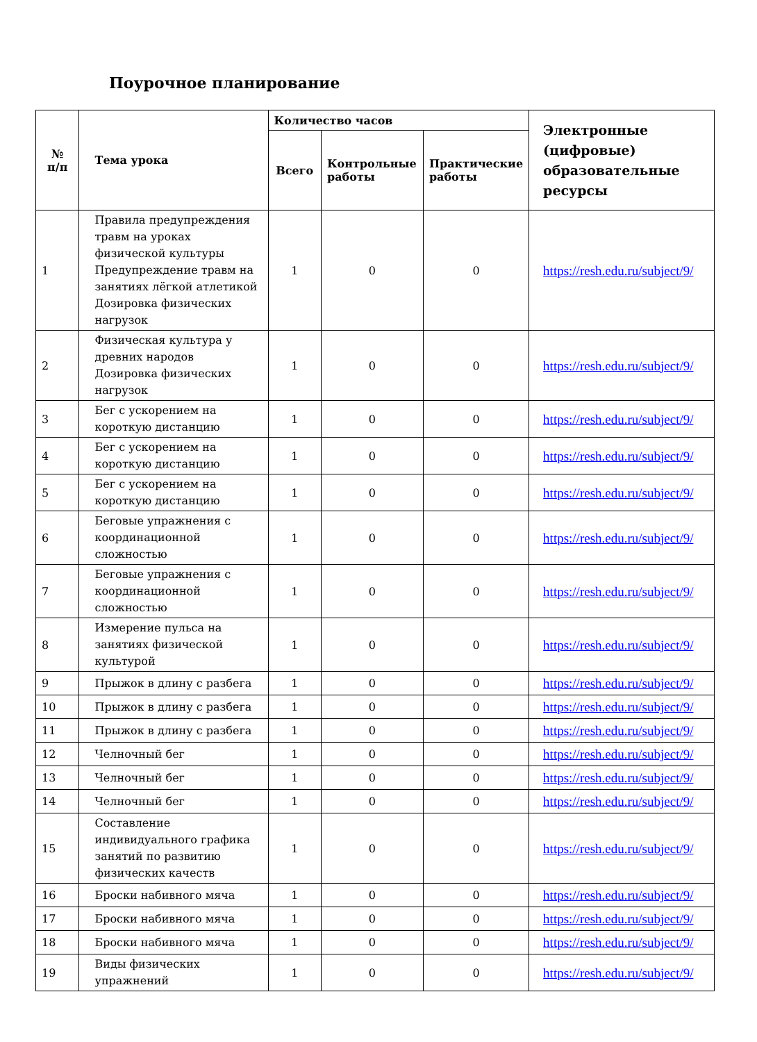Поурочное планирование
| № п/п | Тема урока | Количество часов | | | Электронные (цифровые) образовательные ресурсы |
| --- | --- | --- | --- | --- | --- |
| | | Всего | Контрольные работы | Практические работы | |
| 1 | Правила предупреждения травм на уроках физической культуры Предупреждение травм на занятиях лёгкой атлетикой Дозировка физических нагрузок | 1 | 0 | 0 | https://resh.edu.ru/subject/9/ |
| 2 | Физическая культура у древних народов Дозировка физических нагрузок | 1 | 0 | 0 | https://resh.edu.ru/subject/9/ |
| 3 | Бег с ускорением на короткую дистанцию | 1 | 0 | 0 | https://resh.edu.ru/subject/9/ |
| 4 | Бег с ускорением на короткую дистанцию | 1 | 0 | 0 | https://resh.edu.ru/subject/9/ |
| 5 | Бег с ускорением на короткую дистанцию | 1 | 0 | 0 | https://resh.edu.ru/subject/9/ |
| 6 | Беговые упражнения с координационной сложностью | 1 | 0 | 0 | https://resh.edu.ru/subject/9/ |
| 7 | Беговые упражнения с координационной сложностью | 1 | 0 | 0 | https://resh.edu.ru/subject/9/ |
| 8 | Измерение пульса на занятиях физической культурой | 1 | 0 | 0 | https://resh.edu.ru/subject/9/ |
| 9 | Прыжок в длину с разбега | 1 | 0 | 0 | https://resh.edu.ru/subject/9/ |
| 10 | Прыжок в длину с разбега | 1 | 0 | 0 | https://resh.edu.ru/subject/9/ |
| 11 | Прыжок в длину с разбега | 1 | 0 | 0 | https://resh.edu.ru/subject/9/ |
| 12 | Челночный бег | 1 | 0 | 0 | https://resh.edu.ru/subject/9/ |
| 13 | Челночный бег | 1 | 0 | 0 | https://resh.edu.ru/subject/9/ |
| 14 | Челночный бег | 1 | 0 | 0 | https://resh.edu.ru/subject/9/ |
| 15 | Составление индивидуального графика занятий по развитию физических качеств | 1 | 0 | 0 | https://resh.edu.ru/subject/9/ |
| 16 | Броски набивного мяча | 1 | 0 | 0 | https://resh.edu.ru/subject/9/ |
| 17 | Броски набивного мяча | 1 | 0 | 0 | https://resh.edu.ru/subject/9/ |
| 18 | Броски набивного мяча | 1 | 0 | 0 | https://resh.edu.ru/subject/9/ |
| 19 | Виды физических упражнений | 1 | 0 | 0 | https://resh.edu.ru/subject/9/ |